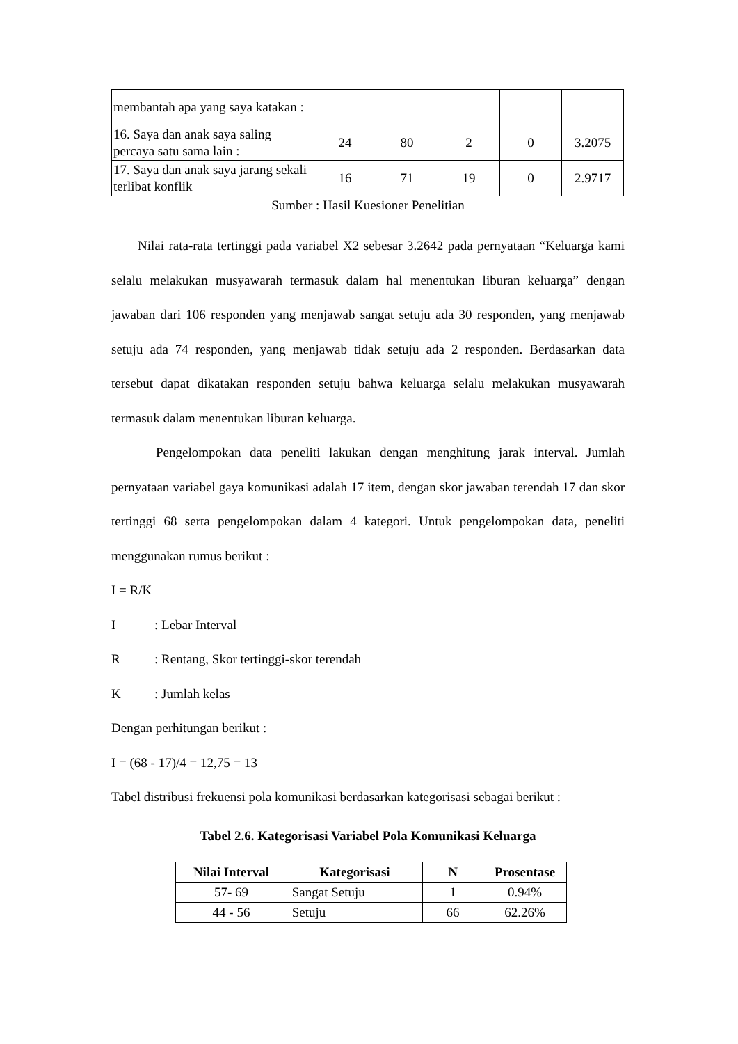| membantah apa yang saya katakan : | | | | | |
| 16. Saya dan anak saya saling percaya satu sama lain : | 24 | 80 | 2 | 0 | 3.2075 |
| 17. Saya dan anak saya jarang sekali terlibat konflik | 16 | 71 | 19 | 0 | 2.9717 |
Sumber : Hasil Kuesioner Penelitian
Nilai rata-rata tertinggi pada variabel X2 sebesar 3.2642 pada pernyataan “Keluarga kami selalu melakukan musyawarah termasuk dalam hal menentukan liburan keluarga” dengan jawaban dari 106 responden yang menjawab sangat setuju ada 30 responden, yang menjawab setuju ada 74 responden, yang menjawab tidak setuju ada 2 responden. Berdasarkan data tersebut dapat dikatakan responden setuju bahwa keluarga selalu melakukan musyawarah termasuk dalam menentukan liburan keluarga.
Pengelompokan data peneliti lakukan dengan menghitung jarak interval. Jumlah pernyataan variabel gaya komunikasi adalah 17 item, dengan skor jawaban terendah 17 dan skor tertinggi 68 serta pengelompokan dalam 4 kategori. Untuk pengelompokan data, peneliti menggunakan rumus berikut :
I = R/K
I: Lebar Interval
R: Rentang, Skor tertinggi-skor terendah
K: Jumlah kelas
Dengan perhitungan berikut :
I = (68 - 17)/4 = 12,75 = 13
Tabel distribusi frekuensi pola komunikasi berdasarkan kategorisasi sebagai berikut :
Tabel 2.6. Kategorisasi Variabel Pola Komunikasi Keluarga
| Nilai Interval | Kategorisasi | N | Prosentase |
| --- | --- | --- | --- |
| 57- 69 | Sangat Setuju | 1 | 0.94% |
| 44 - 56 | Setuju | 66 | 62.26% |